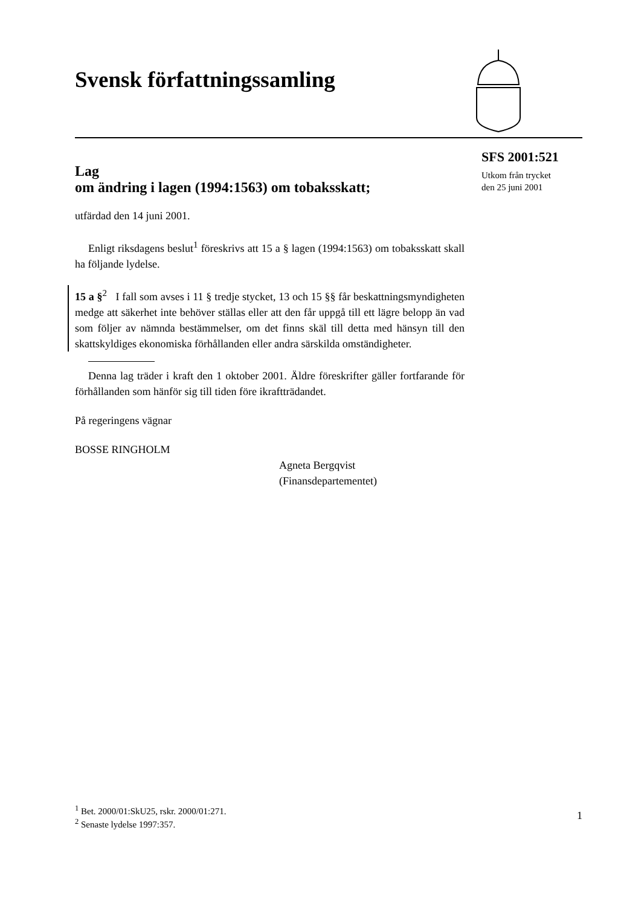Svensk författningssamling
SFS 2001:521
Utkom från trycket
den 25 juni 2001
Lag
om ändring i lagen (1994:1563) om tobaksskatt;
utfärdad den 14 juni 2001.
Enligt riksdagens beslut<sup>1</sup> föreskrivs att 15 a § lagen (1994:1563) om tobaksskatt skall ha följande lydelse.
15 a §<sup>2</sup> I fall som avses i 11 § tredje stycket, 13 och 15 §§ får beskattningsmyndigheten medge att säkerhet inte behöver ställas eller att den får uppgå till ett lägre belopp än vad som följer av nämnda bestämmelser, om det finns skäl till detta med hänsyn till den skattskyldiges ekonomiska förhållanden eller andra särskilda omständigheter.
Denna lag träder i kraft den 1 oktober 2001. Äldre föreskrifter gäller fortfarande för förhållanden som hänför sig till tiden före ikraftträdandet.
På regeringens vägnar
BOSSE RINGHOLM
Agneta Bergqvist
(Finansdepartementet)
<sup>1</sup> Bet. 2000/01:SkU25, rskr. 2000/01:271.
<sup>2</sup> Senaste lydelse 1997:357.
1